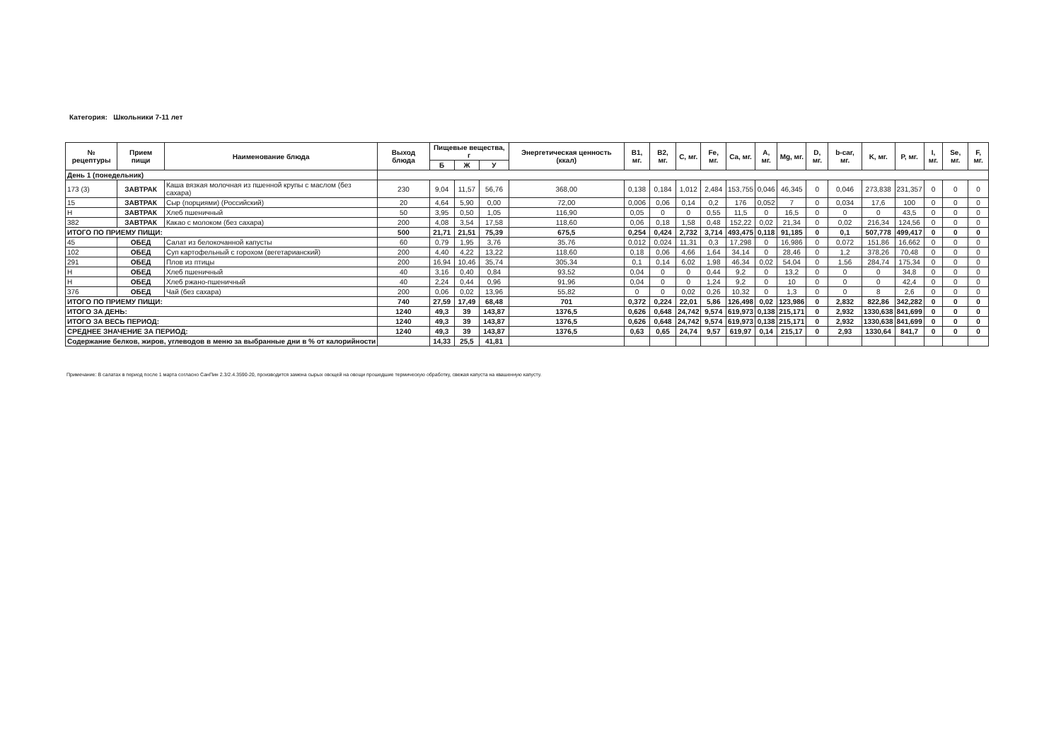Категория: Школьники 7-11 лет
| № рецептуры | Прием пищи | Наименование блюда | Выход блюда | Пищевые вещества, г | | | Энергетическая ценность (ккал) | B1, мг. | B2, мг. | C, мг. | Fe, мг. | Ca, мг. | A, мг. | Mg, мг. | D, мг. | b-car, мг. | K, мг. | P, мг. | I, мг. | Se, мг. | F, мг. |
| --- | --- | --- | --- | --- | --- | --- | --- | --- | --- | --- | --- | --- | --- | --- | --- | --- | --- | --- | --- | --- | --- |
| | | | | Б | Ж | У | | | | | | | | | | | | | | | |
| День 1 (понедельник) | | | | | | | | | | | | | | | | | | | | | |
| 173 (3) | ЗАВТРАК | Каша вязкая молочная из пшенной крупы с маслом (без сахара) | 230 | 9,04 | 11,57 | 56,76 | 368,00 | 0,138 | 0,184 | 1,012 | 2,484 | 153,755 | 0,046 | 46,345 | 0 | 0,046 | 273,838 | 231,357 | 0 | 0 | 0 |
| 15 | ЗАВТРАК | Сыр (порциями) (Российский) | 20 | 4,64 | 5,90 | 0,00 | 72,00 | 0,006 | 0,06 | 0,14 | 0,2 | 176 | 0,052 | 7 | 0 | 0,034 | 17,6 | 100 | 0 | 0 | 0 |
| Н | ЗАВТРАК | Хлеб пшеничный | 50 | 3,95 | 0,50 | 1,05 | 116,90 | 0,05 | 0 | 0 | 0,55 | 11,5 | 0 | 16,5 | 0 | 0 | 0 | 43,5 | 0 | 0 | 0 |
| 382 | ЗАВТРАК | Какао с молоком (без сахара) | 200 | 4,08 | 3,54 | 17,58 | 118,60 | 0,06 | 0,18 | 1,58 | 0,48 | 152,22 | 0,02 | 21,34 | 0 | 0,02 | 216,34 | 124,56 | 0 | 0 | 0 |
| ИТОГО ПО ПРИЕМУ ПИЩИ: | | | 500 | 21,71 | 21,51 | 75,39 | 675,5 | 0,254 | 0,424 | 2,732 | 3,714 | 493,475 | 0,118 | 91,185 | 0 | 0,1 | 507,778 | 499,417 | 0 | 0 | 0 |
| 45 | ОБЕД | Салат из белокочанной капусты | 60 | 0,79 | 1,95 | 3,76 | 35,76 | 0,012 | 0,024 | 11,31 | 0,3 | 17,298 | 0 | 16,986 | 0 | 0,072 | 151,86 | 16,662 | 0 | 0 | 0 |
| 102 | ОБЕД | Суп картофельный с горохом (вегетарианский) | 200 | 4,40 | 4,22 | 13,22 | 118,60 | 0,18 | 0,06 | 4,66 | 1,64 | 34,14 | 0 | 28,46 | 0 | 1,2 | 378,26 | 70,48 | 0 | 0 | 0 |
| 291 | ОБЕД | Плов из птицы | 200 | 16,94 | 10,46 | 35,74 | 305,34 | 0,1 | 0,14 | 6,02 | 1,98 | 46,34 | 0,02 | 54,04 | 0 | 1,56 | 284,74 | 175,34 | 0 | 0 | 0 |
| Н | ОБЕД | Хлеб пшеничный | 40 | 3,16 | 0,40 | 0,84 | 93,52 | 0,04 | 0 | 0 | 0,44 | 9,2 | 0 | 13,2 | 0 | 0 | 0 | 34,8 | 0 | 0 | 0 |
| Н | ОБЕД | Хлеб ржано-пшеничный | 40 | 2,24 | 0,44 | 0,96 | 91,96 | 0,04 | 0 | 0 | 1,24 | 9,2 | 0 | 10 | 0 | 0 | 0 | 42,4 | 0 | 0 | 0 |
| 376 | ОБЕД | Чай (без сахара) | 200 | 0,06 | 0,02 | 13,96 | 55,82 | 0 | 0 | 0,02 | 0,26 | 10,32 | 0 | 1,3 | 0 | 0 | 8 | 2,6 | 0 | 0 | 0 |
| ИТОГО ПО ПРИЕМУ ПИЩИ: | | | 740 | 27,59 | 17,49 | 68,48 | 701 | 0,372 | 0,224 | 22,01 | 5,86 | 126,498 | 0,02 | 123,986 | 0 | 2,832 | 822,86 | 342,282 | 0 | 0 | 0 |
| ИТОГО ЗА ДЕНЬ: | | | 1240 | 49,3 | 39 | 143,87 | 1376,5 | 0,626 | 0,648 | 24,742 | 9,574 | 619,973 | 0,138 | 215,171 | 0 | 2,932 | 1330,638 | 841,699 | 0 | 0 | 0 |
| ИТОГО ЗА ВЕСЬ ПЕРИОД: | | | 1240 | 49,3 | 39 | 143,87 | 1376,5 | 0,626 | 0,648 | 24,742 | 9,574 | 619,973 | 0,138 | 215,171 | 0 | 2,932 | 1330,638 | 841,699 | 0 | 0 | 0 |
| СРЕДНЕЕ ЗНАЧЕНИЕ ЗА ПЕРИОД: | | | 1240 | 49,3 | 39 | 143,87 | 1376,5 | 0,63 | 0,65 | 24,74 | 9,57 | 619,97 | 0,14 | 215,17 | 0 | 2,93 | 1330,64 | 841,7 | 0 | 0 | 0 |
| Содержание белков, жиров, углеводов в меню за выбранные дни в % от калорийности | | | | 14,33 | 25,5 | 41,81 | | | | | | | | | | | | | | | |
Примечание: В салатах в период после 1 марта согласно СанПин 2.3/2.4.3590-20, производится замена сырых овощей на овощи прошедшие термическую обработку, свежая капуста на квашенную капусту.